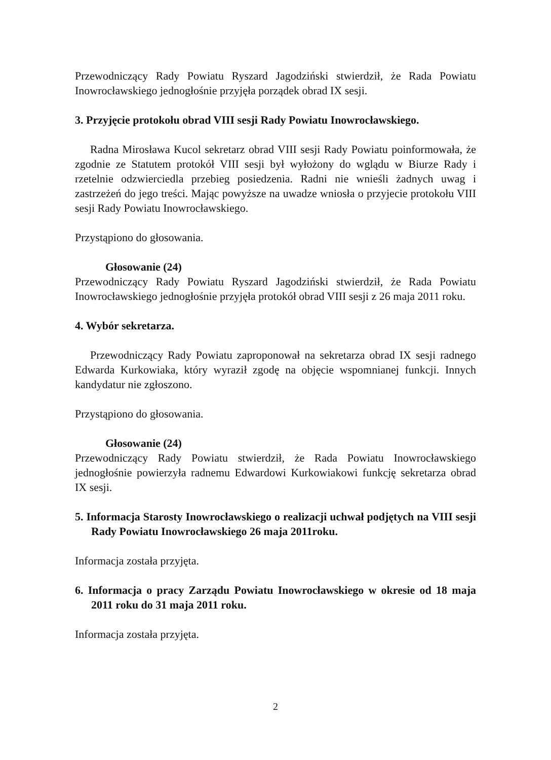Przewodniczący Rady Powiatu Ryszard Jagodziński stwierdził, że Rada Powiatu Inowrocławskiego jednogłośnie przyjęła porządek obrad IX sesji.
3. Przyjęcie protokołu obrad VIII sesji Rady Powiatu Inowrocławskiego.
Radna Mirosława Kucol sekretarz obrad VIII sesji Rady Powiatu poinformowała, że zgodnie ze Statutem protokół VIII sesji był wyłożony do wglądu w Biurze Rady i rzetelnie odzwierciedla przebieg posiedzenia. Radni nie wnieśli żadnych uwag i zastrzeżeń do jego treści. Mając powyższe na uwadze wniosła o przyjecie protokołu VIII sesji Rady Powiatu Inowrocławskiego.
Przystąpiono do głosowania.
Głosowanie (24)
Przewodniczący Rady Powiatu Ryszard Jagodziński stwierdził, że Rada Powiatu Inowrocławskiego jednogłośnie przyjęła protokół obrad VIII sesji z 26 maja 2011 roku.
4. Wybór sekretarza.
Przewodniczący Rady Powiatu zaproponował na sekretarza obrad IX sesji radnego Edwarda Kurkowiaka, który wyraził zgodę na objęcie wspomnianej funkcji. Innych kandydatur nie zgłoszono.
Przystąpiono do głosowania.
Głosowanie (24)
Przewodniczący Rady Powiatu stwierdził, że Rada Powiatu Inowrocławskiego jednogłośnie powierzyła radnemu Edwardowi Kurkowiakowi funkcję sekretarza obrad IX sesji.
5. Informacja Starosty Inowrocławskiego o realizacji uchwał podjętych na VIII sesji Rady Powiatu Inowrocławskiego 26 maja 2011roku.
Informacja została przyjęta.
6. Informacja o pracy Zarządu Powiatu Inowrocławskiego w okresie od 18 maja 2011 roku do 31 maja 2011 roku.
Informacja została przyjęta.
2